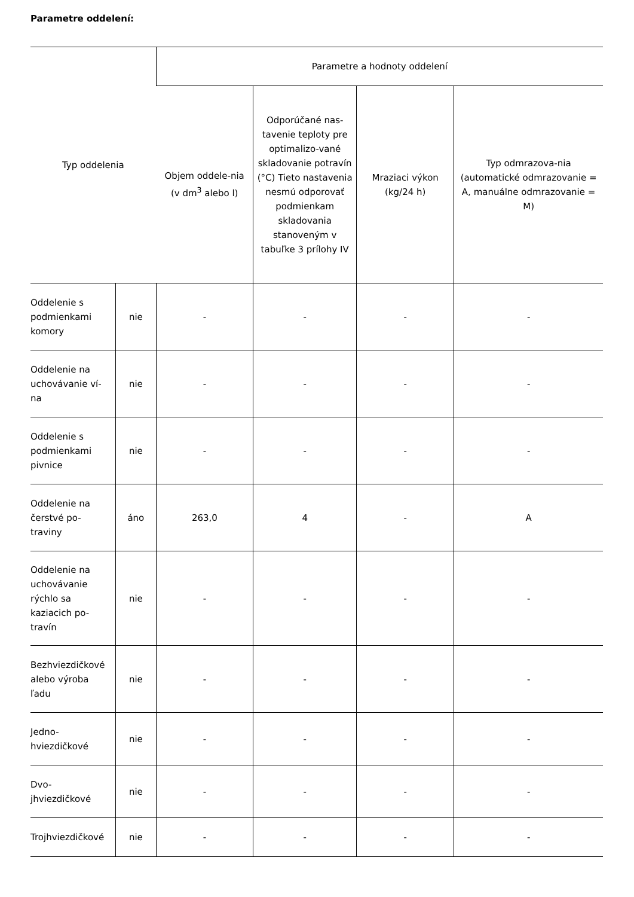Parametre oddelení:
| Typ oddelenia | | Parametre a hodnoty oddelení | | | |
| --- | --- | --- | --- | --- | --- |
| | | Objem oddele-nia (v dm<sup>3</sup> alebo l) | Odporúčané nas-tavenie teploty pre optimalizo-vané skladovanie potravín (°C) Tieto nastavenia nesmú odporovať podmienkam skladovania stanoveným v tabuľke 3 prílohy IV | Mraziaci výkon (kg/24 h) | Typ odmrazova-nia (automatické odmrazovanie = A, manuálne odmrazovanie = M) |
| Oddelenie s podmienkami komory | nie | - | - | - | - |
| Oddelenie na uchovávanie ví-na | nie | - | - | - | - |
| Oddelenie s podmienkami pivnice | nie | - | - | - | - |
| Oddelenie na čerstvé po-traviny | áno | 263,0 | 4 | - | A |
| Oddelenie na uchovávanie rýchlo sa kaziacich po-travín | nie | - | - | - | - |
| Bezhviezdičkové alebo výroba ľadu | nie | - | - | - | - |
| Jedno-hviezdičkové | nie | - | - | - | - |
| Dvo-jhviezdičkové | nie | - | - | - | - |
| Trojhviezdičkové | nie | - | - | - | - |